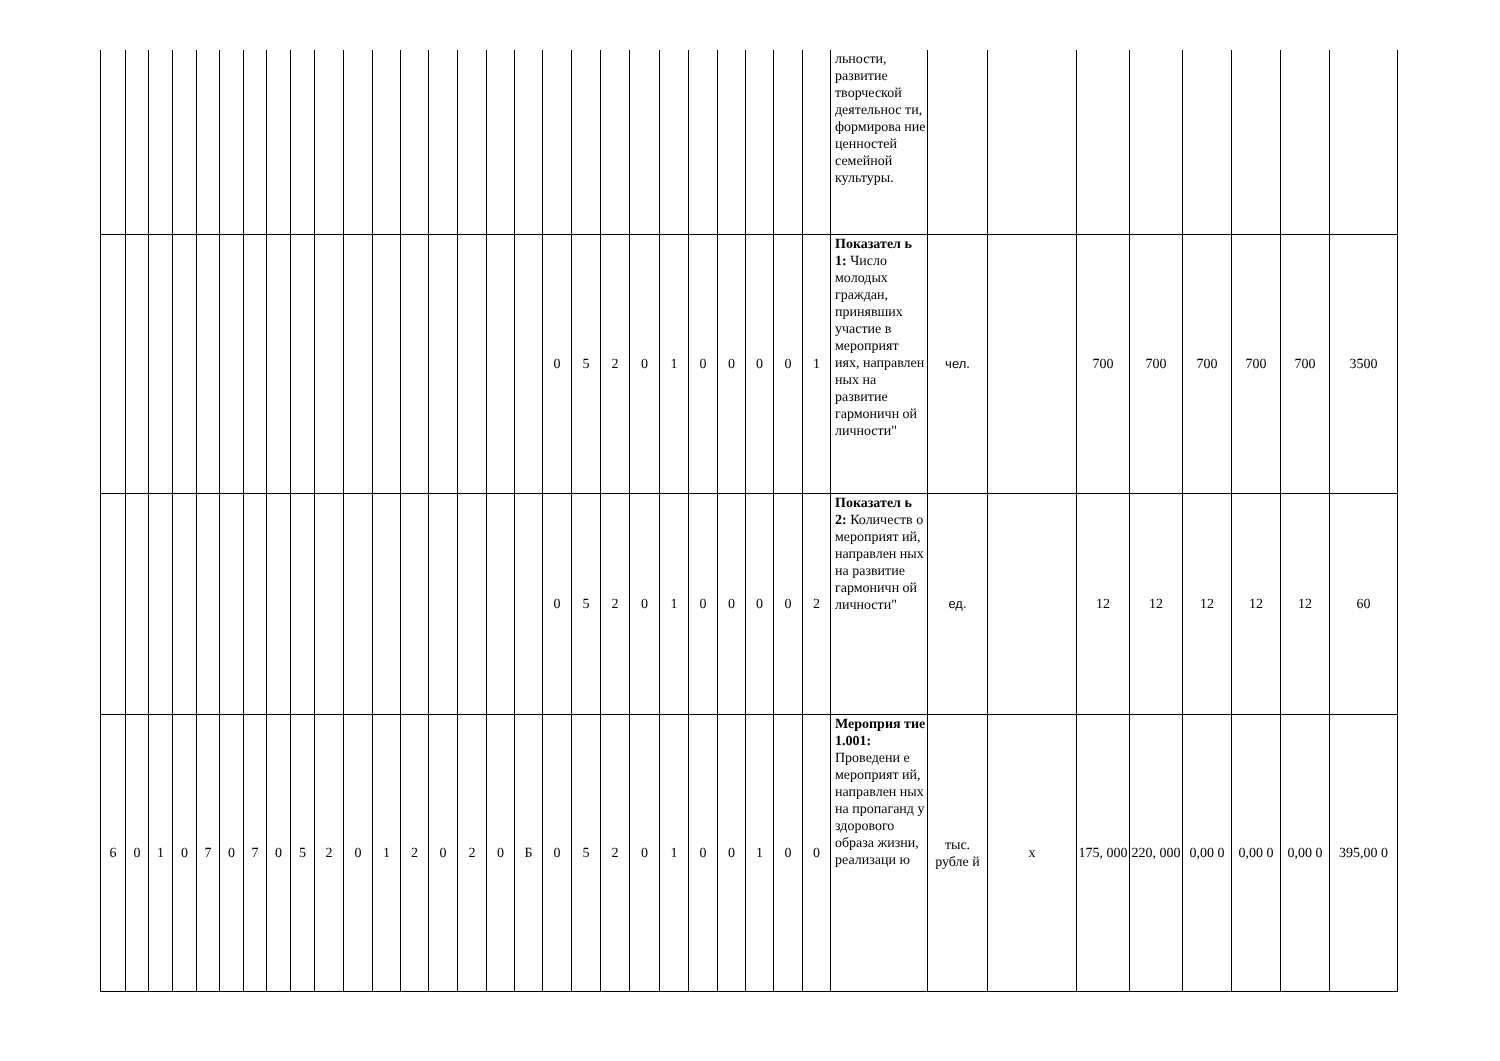| | | | | | | | | | | | | | | | | | | | | | | | | | | | льности, развитие творческой деятельнос ти, формирова ние ценностей семейной культуры. | | | | | | | | |
| | | | | | | | | | | | | | | | | | 0 | 5 | 2 | 0 | 1 | 0 | 0 | 0 | 0 | 1 | Показател ь 1: Число молодых граждан, принявших участие в мероприят иях, направлен ных на развитие гармоничн ой личности" | чел. | | 700 | 700 | 700 | 700 | 700 | 3500 |
| | | | | | | | | | | | | | | | | | 0 | 5 | 2 | 0 | 1 | 0 | 0 | 0 | 0 | 2 | Показател ь 2: Количеств о мероприят ий, направлен ных на развитие гармоничн ой личности" | ед. | | 12 | 12 | 12 | 12 | 12 | 60 |
| 6 | 0 | 1 | 0 | 7 | 0 | 7 | 0 | 5 | 2 | 0 | 1 | 2 | 0 | 2 | 0 | Б | 0 | 5 | 2 | 0 | 1 | 0 | 0 | 1 | 0 | 0 | Мероприя тие 1.001: Проведени е мероприят ий, направлен ных на пропаганд у здорового образа жизни, реализаци ю | тыс. рубле й | х | 175, 000 | 220, 000 | 0,00 0 | 0,00 0 | 0,00 0 | 395,00 0 |